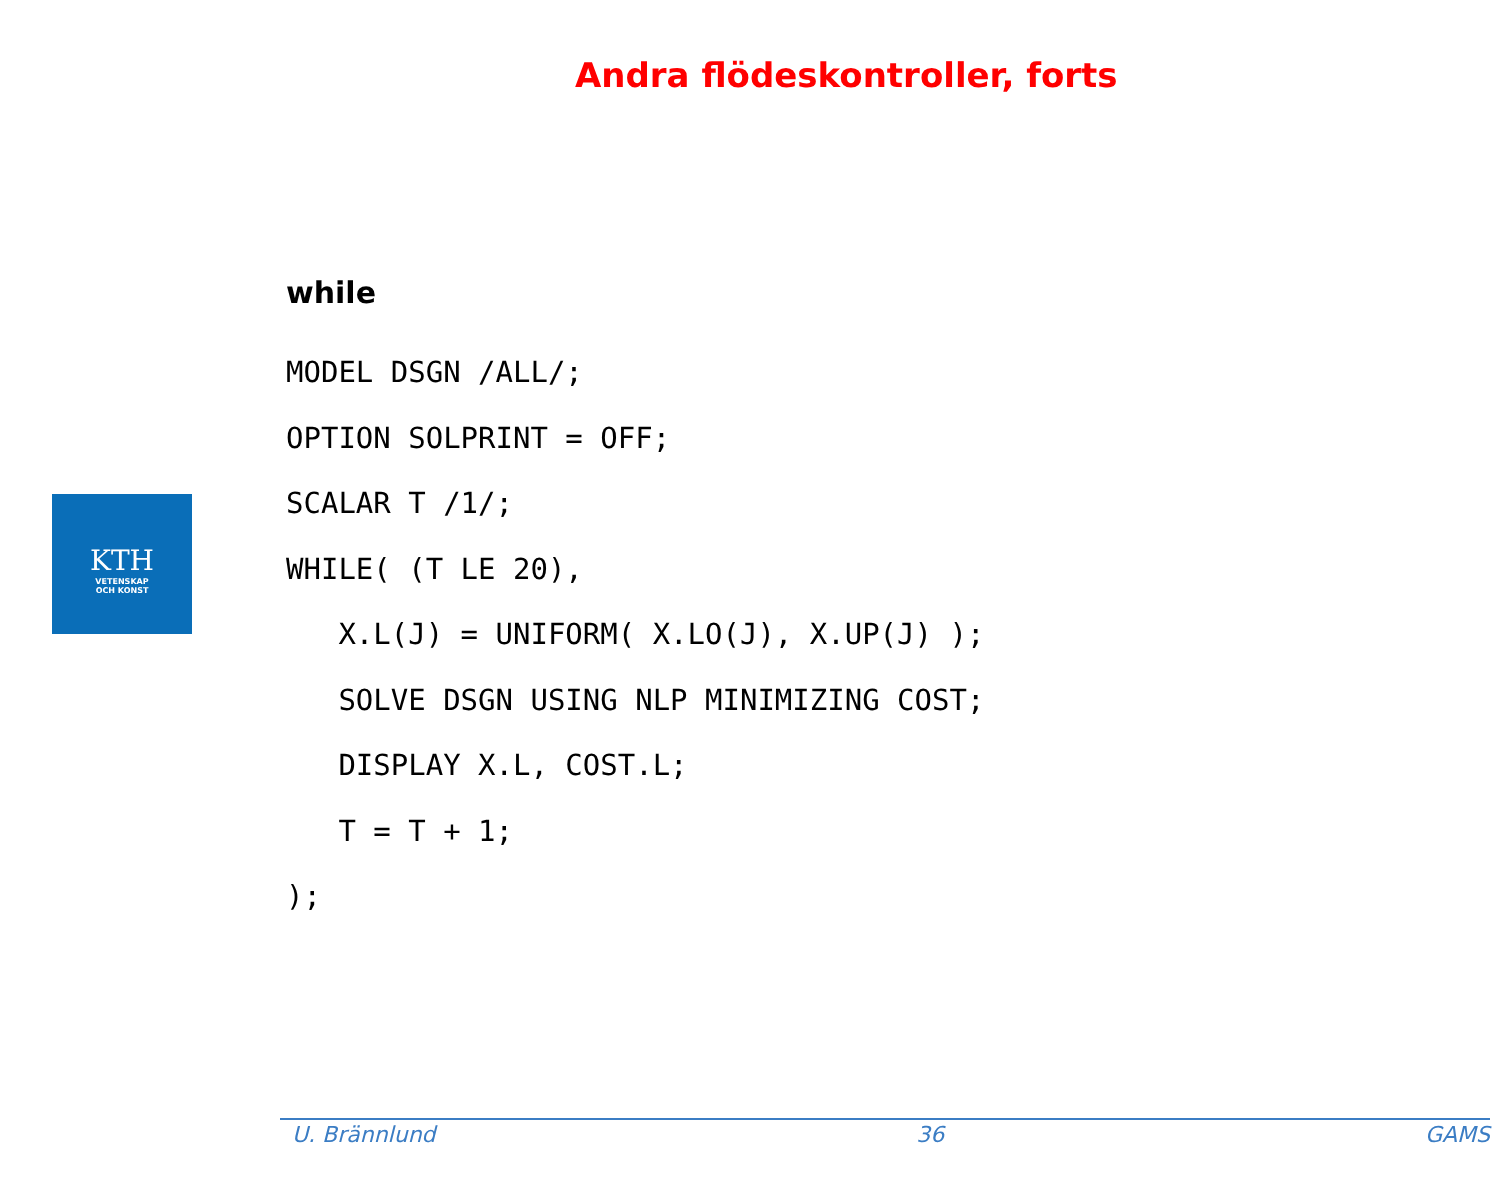Andra flödeskontroller, forts
KTH
VETENSKAP
OCH KONST
while
MODEL DSGN /ALL/;
OPTION SOLPRINT = OFF;
SCALAR T /1/;
WHILE( (T LE 20),
   X.L(J) = UNIFORM( X.LO(J), X.UP(J) );
   SOLVE DSGN USING NLP MINIMIZING COST;
   DISPLAY X.L, COST.L;
   T = T + 1;
);
U. Brännlund 36 GAMS